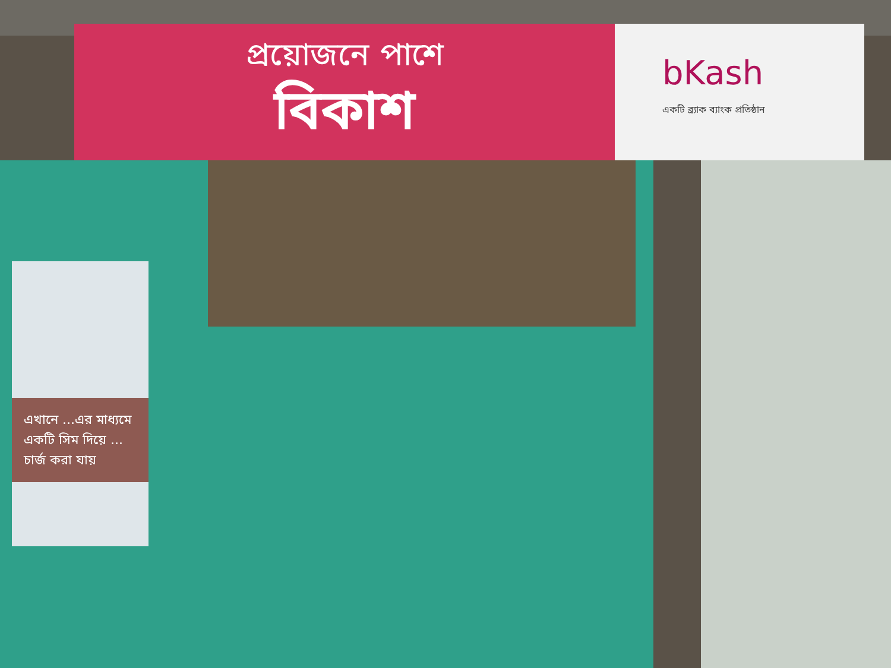প্রয়োজনে পাশে
বিকাশ
bKash
একটি ব্র্যাক ব্যাংক প্রতিষ্ঠান
এখানে ...এর মাধ্যমে একটি সিম দিয়ে ... চার্জ করা যায়